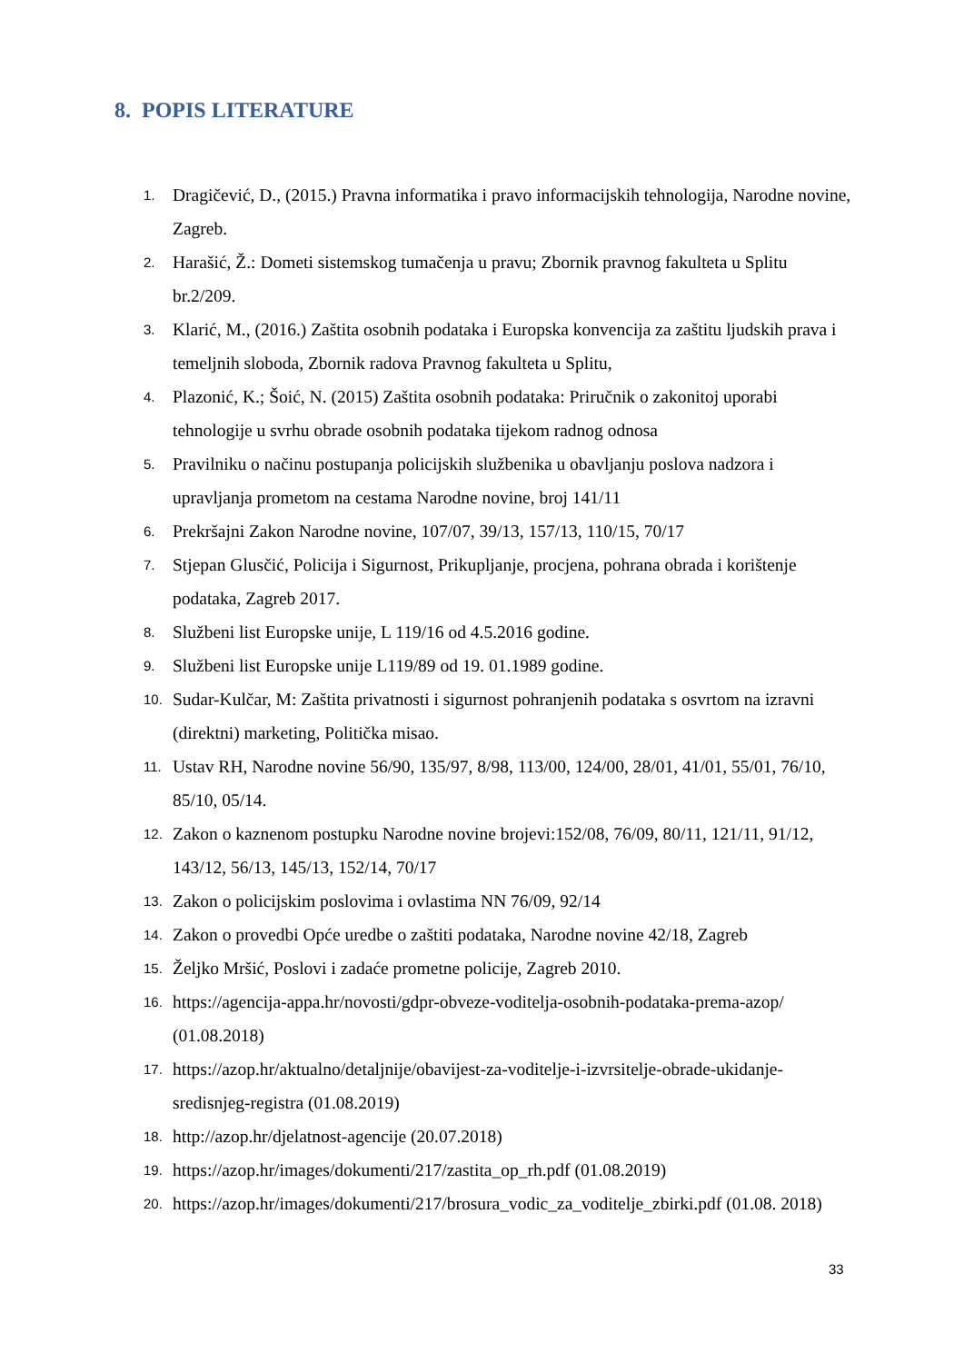8. POPIS LITERATURE
1. Dragičević, D., (2015.) Pravna informatika i pravo informacijskih tehnologija, Narodne novine, Zagreb.
2. Harašić, Ž.: Dometi sistemskog tumačenja u pravu; Zbornik pravnog fakulteta u Splitu br.2/209.
3. Klarić, M., (2016.) Zaštita osobnih podataka i Europska konvencija za zaštitu ljudskih prava i temeljnih sloboda, Zbornik radova Pravnog fakulteta u Splitu,
4. Plazonić, K.; Šoić, N. (2015) Zaštita osobnih podataka: Priručnik o zakonitoj uporabi tehnologije u svrhu obrade osobnih podataka tijekom radnog odnosa
5. Pravilniku o načinu postupanja policijskih službenika u obavljanju poslova nadzora i upravljanja prometom na cestama Narodne novine, broj 141/11
6. Prekršajni Zakon Narodne novine, 107/07, 39/13, 157/13, 110/15, 70/17
7. Stjepan Glusčić, Policija i Sigurnost, Prikupljanje, procjena, pohrana obrada i korištenje podataka, Zagreb 2017.
8. Službeni list Europske unije, L 119/16 od 4.5.2016 godine.
9. Službeni list Europske unije L119/89 od 19. 01.1989 godine.
10. Sudar-Kulčar, M: Zaštita privatnosti i sigurnost pohranjenih podataka s osvrtom na izravni (direktni) marketing, Politička misao.
11. Ustav RH, Narodne novine 56/90, 135/97, 8/98, 113/00, 124/00, 28/01, 41/01, 55/01, 76/10, 85/10, 05/14.
12. Zakon o kaznenom postupku Narodne novine brojevi:152/08, 76/09, 80/11, 121/11, 91/12, 143/12, 56/13, 145/13, 152/14, 70/17
13. Zakon o policijskim poslovima i ovlastima NN 76/09, 92/14
14. Zakon o provedbi Opće uredbe o zaštiti podataka, Narodne novine 42/18, Zagreb
15. Željko Mršić, Poslovi i zadaće prometne policije, Zagreb 2010.
16. https://agencija-appa.hr/novosti/gdpr-obveze-voditelja-osobnih-podataka-prema-azop/ (01.08.2018)
17. https://azop.hr/aktualno/detaljnije/obavijest-za-voditelje-i-izvrsitelje-obrade-ukidanje-sredisnjeg-registra (01.08.2019)
18. http://azop.hr/djelatnost-agencije (20.07.2018)
19. https://azop.hr/images/dokumenti/217/zastita_op_rh.pdf (01.08.2019)
20. https://azop.hr/images/dokumenti/217/brosura_vodic_za_voditelje_zbirki.pdf (01.08. 2018)
33